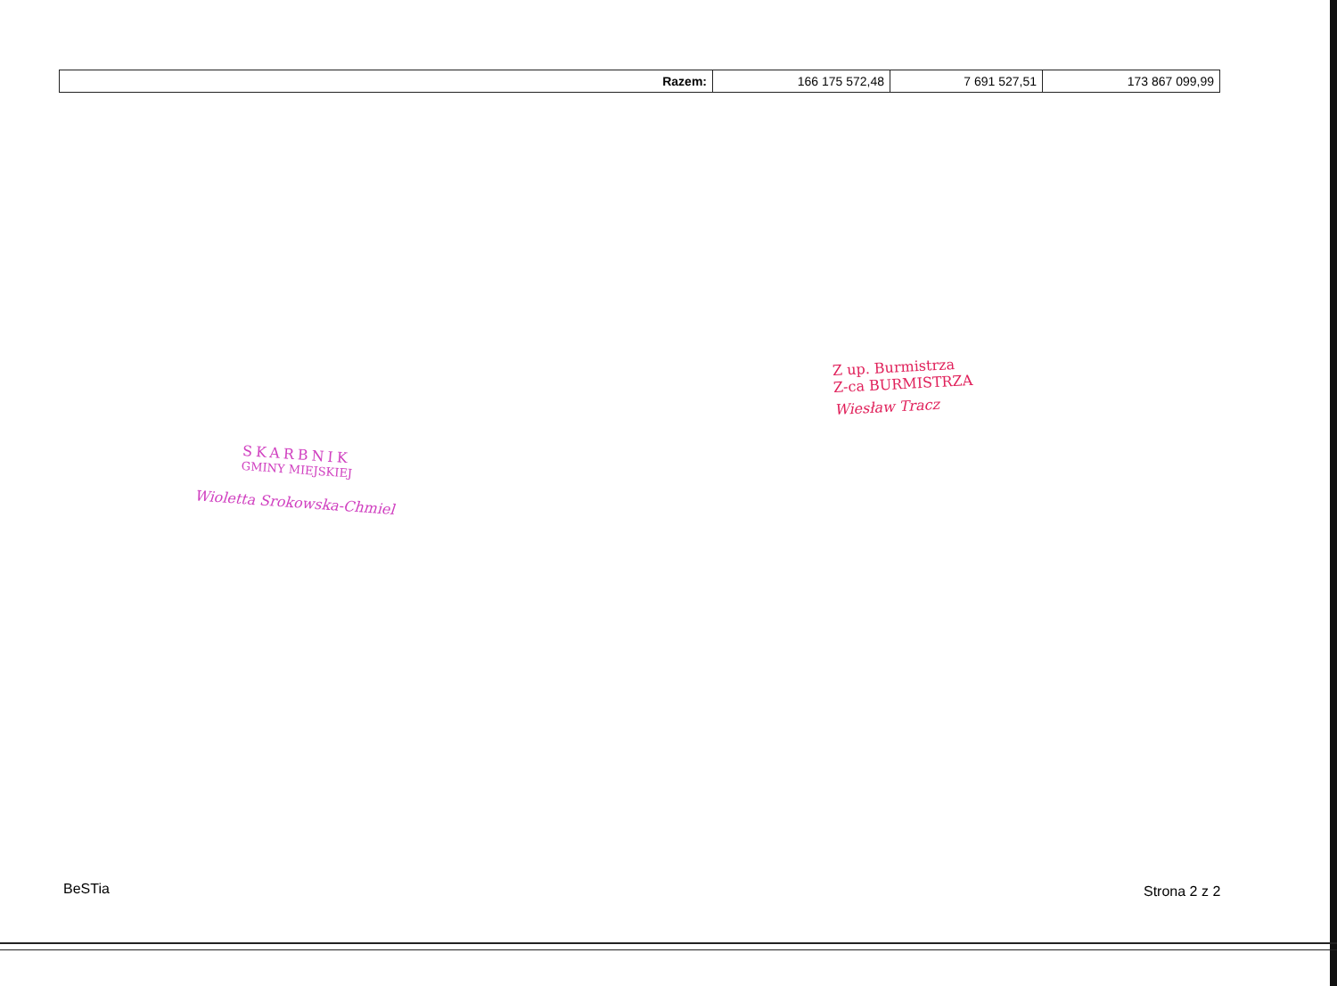| Razem: | 166 175 572,48 | 7 691 527,51 | 173 867 099,99 |
Z up. Burmistrza
Z-ca BURMISTRZA
Wiesław Tracz
SKARBNIK
GMINY MIEJSKIEJ
Wioletta Srokowska-Chmiel
BeSTia Strona 2 z 2